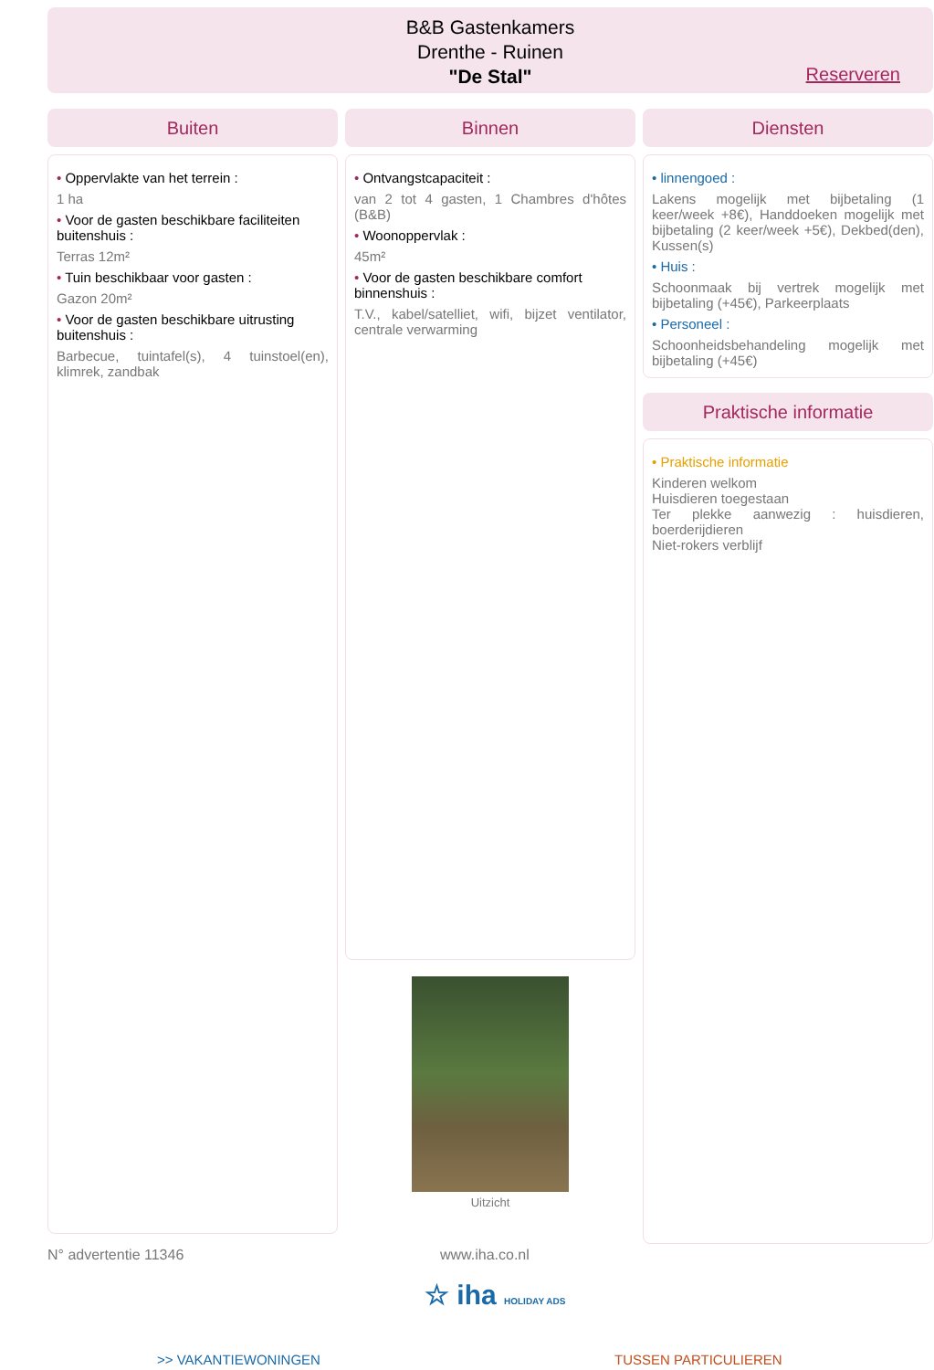B&B Gastenkamers
Drenthe - Ruinen
"De Stal"
Reserveren
Buiten
• Oppervlakte van het terrein :
1 ha
• Voor de gasten beschikbare faciliteiten buitenshuis :
Terras 12m²
• Tuin beschikbaar voor gasten :
Gazon 20m²
• Voor de gasten beschikbare uitrusting buitenshuis :
Barbecue, tuintafel(s), 4 tuinstoel(en), klimrek, zandbak
Binnen
• Ontvangstcapaciteit :
van 2 tot 4 gasten, 1 Chambres d'hôtes (B&B)
• Woonoppervlak :
45m²
• Voor de gasten beschikbare comfort binnenshuis :
T.V., kabel/satelliet, wifi, bijzet ventilator, centrale verwarming
Uitzicht
Diensten
• linnengoed :
Lakens mogelijk met bijbetaling (1 keer/week +8€), Handdoeken mogelijk met bijbetaling (2 keer/week +5€), Dekbed(den), Kussen(s)
• Huis :
Schoonmaak bij vertrek mogelijk met bijbetaling (+45€), Parkeerplaats
• Personeel :
Schoonheidsbehandeling mogelijk met bijbetaling (+45€)
Praktische informatie
• Praktische informatie
Kinderen welkom
Huisdieren toegestaan
Ter plekke aanwezig : huisdieren, boerderijdieren
Niet-rokers verblijf
N° advertentie 11346 www.iha.co.nl
☆ iha HOLIDAY ADS
>> VAKANTIEWONINGEN TUSSEN PARTICULIEREN